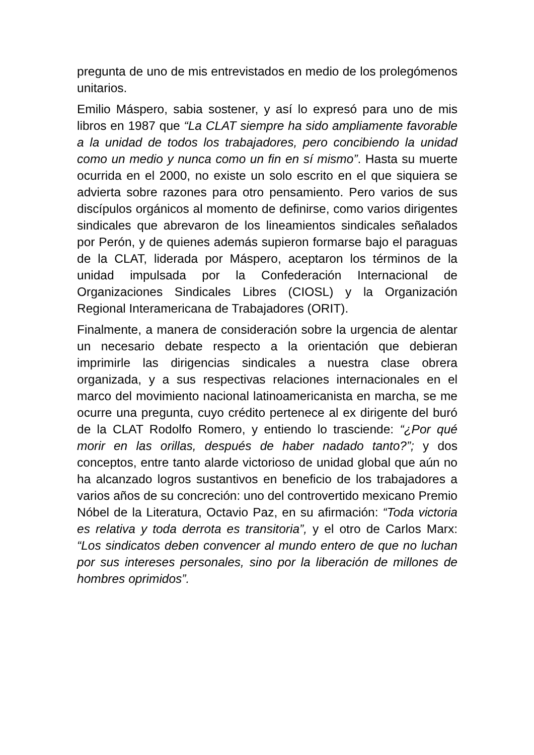pregunta de uno de mis entrevistados en medio de los prolegómenos unitarios.
Emilio Máspero, sabia sostener, y así lo expresó para uno de mis libros en 1987 que “La CLAT siempre ha sido ampliamente favorable a la unidad de todos los trabajadores, pero concibiendo la unidad como un medio y nunca como un fin en sí mismo”. Hasta su muerte ocurrida en el 2000, no existe un solo escrito en el que siquiera se advierta sobre razones para otro pensamiento. Pero varios de sus discípulos orgánicos al momento de definirse, como varios dirigentes sindicales que abrevaron de los lineamientos sindicales señalados por Perón, y de quienes además supieron formarse bajo el paraguas de la CLAT, liderada por Máspero, aceptaron los términos de la unidad impulsada por la Confederación Internacional de Organizaciones Sindicales Libres (CIOSL) y la Organización Regional Interamericana de Trabajadores (ORIT).
Finalmente, a manera de consideración sobre la urgencia de alentar un necesario debate respecto a la orientación que debieran imprimirle las dirigencias sindicales a nuestra clase obrera organizada, y a sus respectivas relaciones internacionales en el marco del movimiento nacional latinoamericanista en marcha, se me ocurre una pregunta, cuyo crédito pertenece al ex dirigente del buró de la CLAT Rodolfo Romero, y entiendo lo trasciende: “¿Por qué morir en las orillas, después de haber nadado tanto?”; y dos conceptos, entre tanto alarde victorioso de unidad global que aún no ha alcanzado logros sustantivos en beneficio de los trabajadores a varios años de su concreción: uno del controvertido mexicano Premio Nóbel de la Literatura, Octavio Paz, en su afirmación: “Toda victoria es relativa y toda derrota es transitoria”, y el otro de Carlos Marx: “Los sindicatos deben convencer al mundo entero de que no luchan por sus intereses personales, sino por la liberación de millones de hombres oprimidos”.